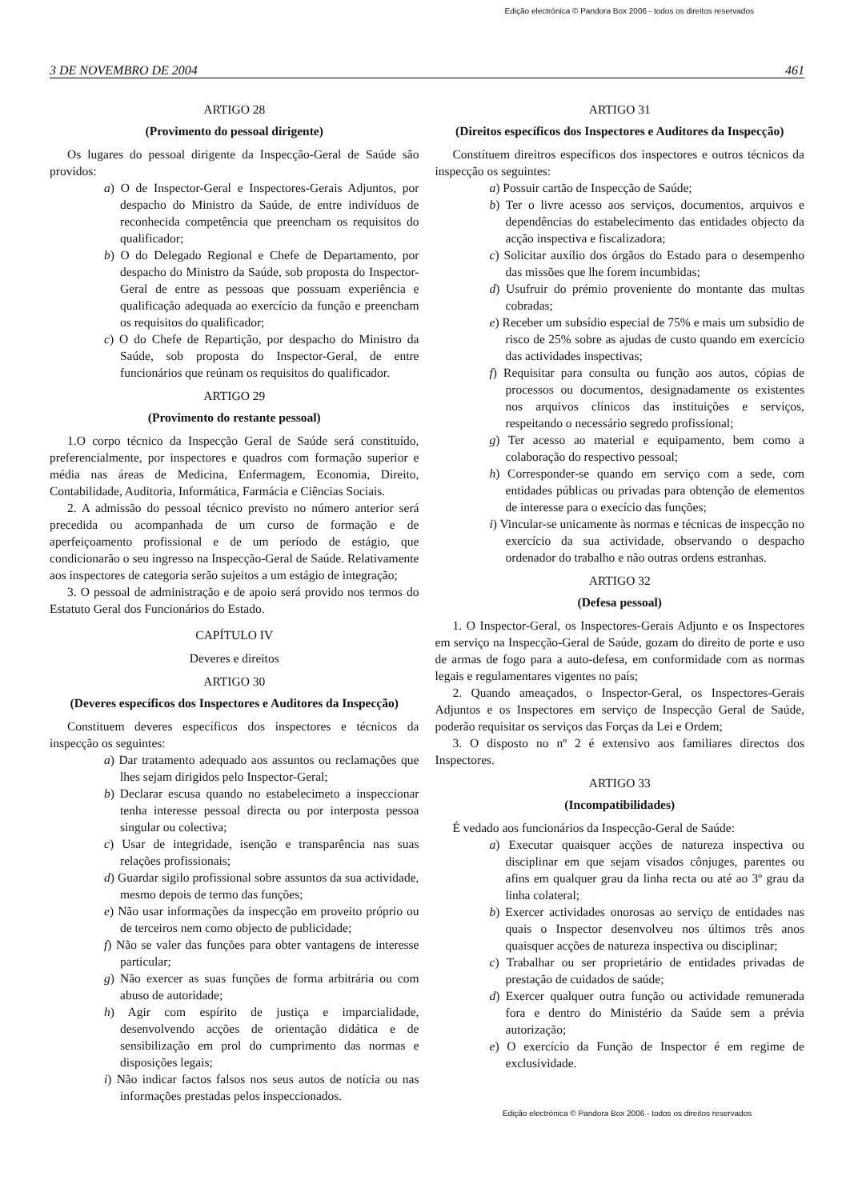Edição electrónica © Pandora Box 2006 - todos os direitos reservados
3 DE NOVEMBRO DE 2004 461
ARTIGO 28
(Provimento do pessoal dirigente)
Os lugares do pessoal dirigente da Inspecção-Geral de Saúde são providos:
a) O de Inspector-Geral e Inspectores-Gerais Adjuntos, por despacho do Ministro da Saúde, de entre indivíduos de reconhecida competência que preencham os requisitos do qualificador;
b) O do Delegado Regional e Chefe de Departamento, por despacho do Ministro da Saúde, sob proposta do Inspector-Geral de entre as pessoas que possuam experiência e qualificação adequada ao exercício da função e preencham os requisitos do qualificador;
c) O do Chefe de Repartição, por despacho do Ministro da Saúde, sob proposta do Inspector-Geral, de entre funcionários que reúnam os requisitos do qualificador.
ARTIGO 29
(Provimento do restante pessoal)
1.O corpo técnico da Inspecção Geral de Saúde será constituído, preferencialmente, por inspectores e quadros com formação superior e média nas áreas de Medicina, Enfermagem, Economia, Direito, Contabilidade, Auditoria, Informática, Farmácia e Ciências Sociais.
2. A admissão do pessoal técnico previsto no número anterior será precedida ou acompanhada de um curso de formação e de aperfeiçoamento profissional e de um período de estágio, que condicionarão o seu ingresso na Inspecção-Geral de Saúde. Relativamente aos inspectores de categoria serão sujeitos a um estágio de integração;
3. O pessoal de administração e de apoio será provido nos termos do Estatuto Geral dos Funcionários do Estado.
CAPÍTULO IV
Deveres e direitos
ARTIGO 30
(Deveres específicos dos Inspectores e Auditores da Inspecção)
Constituem deveres específicos dos inspectores e técnicos da inspecção os seguintes:
a) Dar tratamento adequado aos assuntos ou reclamações que lhes sejam dirigidos pelo Inspector-Geral;
b) Declarar escusa quando no estabelecimeto a inspeccionar tenha interesse pessoal directa ou por interposta pessoa singular ou colectiva;
c) Usar de integridade, isenção e transparência nas suas relações profissionais;
d) Guardar sigilo profissional sobre assuntos da sua actividade, mesmo depois de termo das funções;
e) Não usar informações da inspecção em proveito próprio ou de terceiros nem como objecto de publicidade;
f) Não se valer das funções para obter vantagens de interesse particular;
g) Não exercer as suas funções de forma arbitrária ou com abuso de autoridade;
h) Agir com espírito de justiça e imparcialidade, desenvolvendo acções de orientação didática e de sensibilização em prol do cumprimento das normas e disposições legais;
i) Não indicar factos falsos nos seus autos de notícia ou nas informações prestadas pelos inspeccionados.
ARTIGO 31
(Direitos específicos dos Inspectores e Auditores da Inspecção)
Constítuem direitros específicos dos inspectores e outros técnicos da inspecção os seguintes:
a) Possuir cartão de Inspecção de Saúde;
b) Ter o livre acesso aos serviços, documentos, arquivos e dependências do estabelecimento das entidades objecto da acção inspectiva e fiscalizadora;
c) Solicitar auxílio dos órgãos do Estado para o desempenho das missões que lhe forem incumbidas;
d) Usufruir do prémio proveniente do montante das multas cobradas;
e) Receber um subsídio especial de 75% e mais um subsídio de risco de 25% sobre as ajudas de custo quando em exercício das actividades inspectivas;
f) Requisitar para consulta ou função aos autos, cópias de processos ou documentos, designadamente os existentes nos arquivos clínicos das instituições e serviços, respeitando o necessário segredo profissional;
g) Ter acesso ao material e equipamento, bem como a colaboração do respectivo pessoal;
h) Corresponder-se quando em serviço com a sede, com entidades públicas ou privadas para obtenção de elementos de interesse para o execício das funções;
i) Vincular-se unicamente às normas e técnicas de inspecção no exercício da sua actividade, observando o despacho ordenador do trabalho e não outras ordens estranhas.
ARTIGO 32
(Defesa pessoal)
1. O Inspector-Geral, os Inspectores-Gerais Adjunto e os Inspectores em serviço na Inspecção-Geral de Saúde, gozam do direito de porte e uso de armas de fogo para a auto-defesa, em conformidade com as normas legais e regulamentares vigentes no país;
2. Quando ameaçados, o Inspector-Geral, os Inspectores-Gerais Adjuntos e os Inspectores em serviço de Inspecção Geral de Saúde, poderão requisitar os serviços das Forças da Lei e Ordem;
3. O disposto no nº 2 é extensivo aos familiares directos dos Inspectores.
ARTIGO 33
(Incompatibilidades)
É vedado aos funcionários da Inspecção-Geral de Saúde:
a) Executar quaisquer acções de natureza inspectiva ou disciplinar em que sejam visados cônjuges, parentes ou afins em qualquer grau da linha recta ou até ao 3º grau da linha colateral;
b) Exercer actividades onorosas ao serviço de entidades nas quais o Inspector desenvolveu nos últimos três anos quaisquer acções de natureza inspectiva ou disciplinar;
c) Trabalhar ou ser proprietário de entidades privadas de prestação de cuidados de saúde;
d) Exercer qualquer outra função ou actividade remunerada fora e dentro do Ministério da Saúde sem a prévia autorização;
e) O exercício da Função de Inspector é em regime de exclusividade.
Edição electrónica © Pandora Box 2006 - todos os direitos reservados